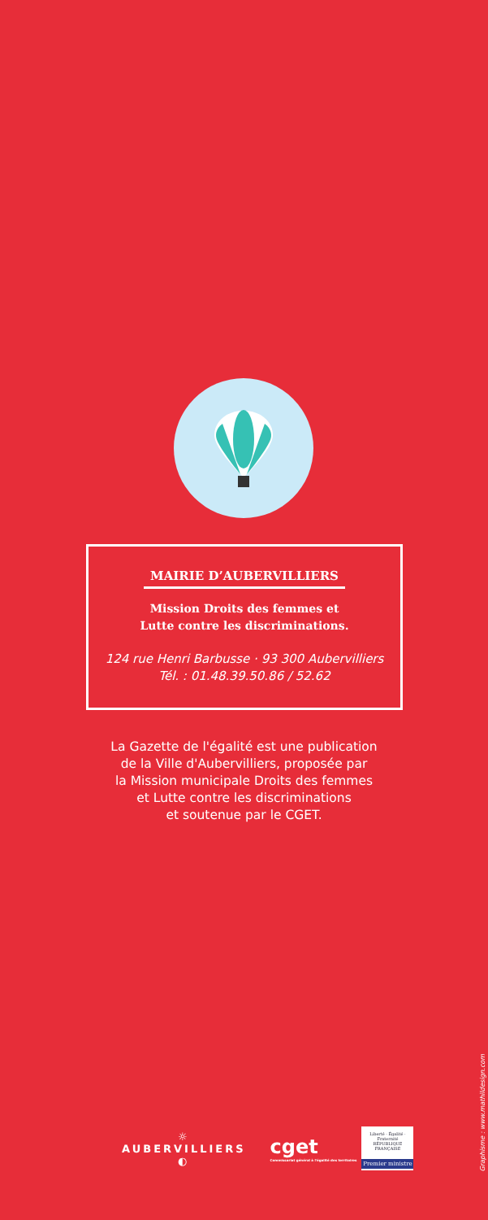MAIRIE D’AUBERVILLIERS
Mission Droits des femmes et
Lutte contre les discriminations.
124 rue Henri Barbusse · 93 300 Aubervilliers
Tél. : 01.48.39.50.86 / 52.62
La Gazette de l'égalité est une publication
de la Ville d'Aubervilliers, proposée par
la Mission municipale Droits des femmes
et Lutte contre les discriminations
et soutenue par le CGET.
☼
AUBERVILLIERS
◐
cget
Commissariat général à l'égalité des territoires
Liberté · Égalité · Fraternité
RÉPUBLIQUE FRANÇAISE
Premier ministre
Graphisme : www.mathildesign.com